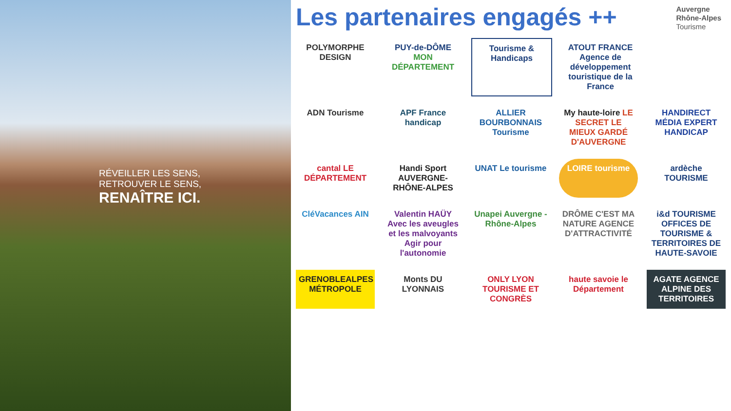RÉVEILLER LES SENS,
RETROUVER LE SENS,
RENAÎTRE ICI.
Les partenaires engagés ++
Auvergne
Rhône-Alpes
Tourisme
POLYMORPHE DESIGN
PUY-de-DÔME MON DÉPARTEMENT
Tourisme & Handicaps
ATOUT FRANCE Agence de développement touristique de la France
ADN Tourisme
APF France handicap
ALLIER BOURBONNAIS Tourisme
My haute-loire LE SECRET LE MIEUX GARDÉ D'AUVERGNE
HANDIRECT MÉDIA EXPERT HANDICAP
cantal LE DÉPARTEMENT
Handi Sport AUVERGNE-RHÔNE-ALPES
UNAT Le tourisme
LOIRE tourisme
ardèche TOURISME
CléVacances AIN
Valentin HAÜY Avec les aveugles et les malvoyants Agir pour l'autonomie
Unapei Auvergne - Rhône-Alpes
DRÔME C'EST MA NATURE AGENCE D'ATTRACTIVITÉ
i&d TOURISME OFFICES DE TOURISME & TERRITOIRES DE HAUTE-SAVOIE
GRENOBLEALPES MÉTROPOLE
Monts DU LYONNAIS
ONLY LYON TOURISME ET CONGRÈS
haute savoie le Département
AGATE AGENCE ALPINE DES TERRITOIRES